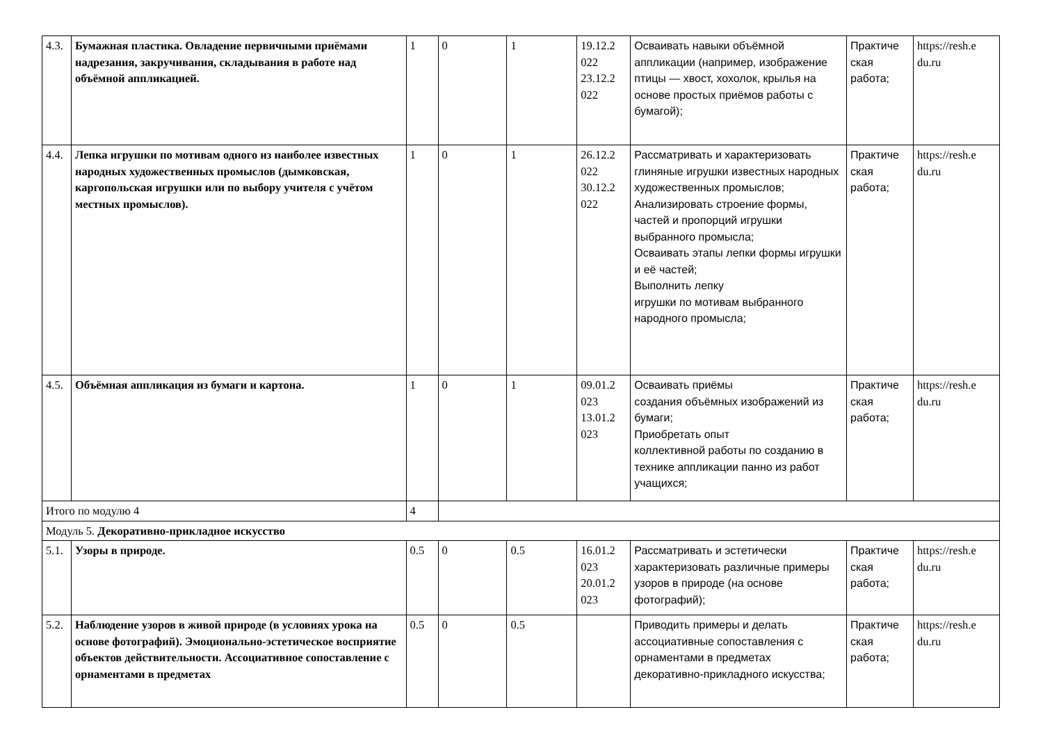| 4.3. | Бумажная пластика. Овладение первичными приёмами надрезания, закручивания, складывания в работе над объёмной аппликацией. | 1 | 0 | 1 | 19.12.2 022 23.12.2 022 | Осваивать навыки объёмной аппликации (например, изображение птицы — хвост, хохолок, крылья на основе простых приёмов работы с бумагой); | Практиче ская работа; | https://resh.e du.ru |
| 4.4. | Лепка игрушки по мотивам одного из наиболее известных народных художественных промыслов (дымковская, каргопольская игрушки или по выбору учителя с учётом местных промыслов). | 1 | 0 | 1 | 26.12.2 022 30.12.2 022 | Рассматривать и характеризовать глиняные игрушки известных народных художественных промыслов; Анализировать строение формы, частей и пропорций игрушки выбранного промысла; Осваивать этапы лепки формы игрушки и её частей; Выполнить лепку игрушки по мотивам выбранного народного промысла; | Практиче ская работа; | https://resh.e du.ru |
| 4.5. | Объёмная аппликация из бумаги и картона. | 1 | 0 | 1 | 09.01.2 023 13.01.2 023 | Осваивать приёмы создания объёмных изображений из бумаги; Приобретать опыт коллективной работы по созданию в технике аппликации панно из работ учащихся; | Практиче ская работа; | https://resh.e du.ru |
| Итого по модулю 4 | | 4 | | | | | | |
| Модуль 5. Декоративно-прикладное искусство | | | | | | | | |
| 5.1. | Узоры в природе. | 0.5 | 0 | 0.5 | 16.01.2 023 20.01.2 023 | Рассматривать и эстетически характеризовать различные примеры узоров в природе (на основе фотографий); | Практиче ская работа; | https://resh.e du.ru |
| 5.2. | Наблюдение узоров в живой природе (в условиях урока на основе фотографий). Эмоционально-эстетическое восприятие объектов действительности. Ассоциативное сопоставление с орнаментами в предметах | 0.5 | 0 | 0.5 | | Приводить примеры и делать ассоциативные сопоставления с орнаментами в предметах декоративно-прикладного искусства; | Практиче ская работа; | https://resh.e du.ru |